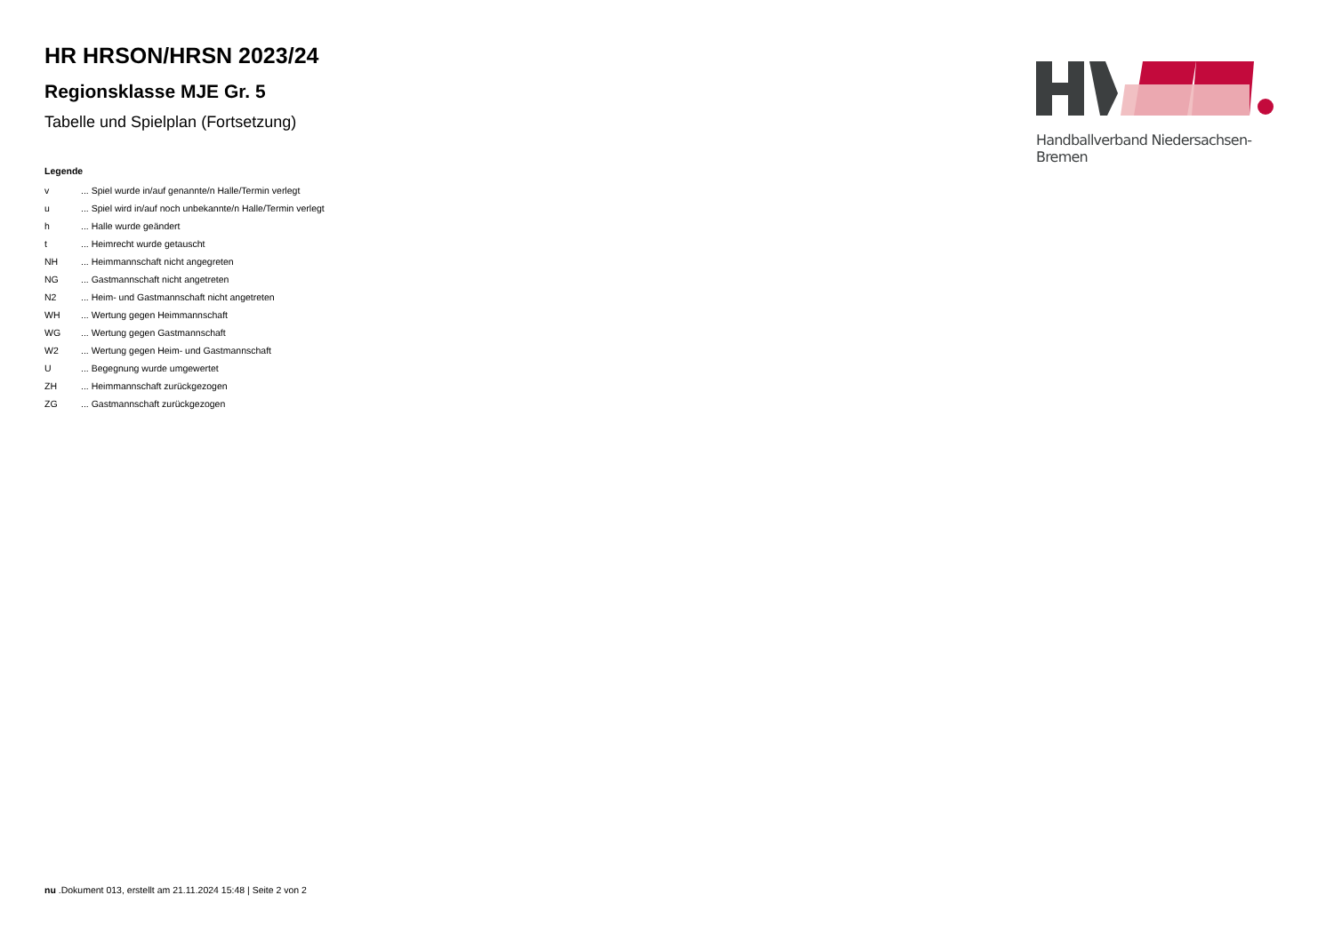Handballverband Niedersachsen-Bremen
HR HRSON/HRSN 2023/24
Regionsklasse MJE Gr. 5
Tabelle und Spielplan (Fortsetzung)
Legende
| v | ... Spiel wurde in/auf genannte/n Halle/Termin verlegt |
| u | ... Spiel wird in/auf noch unbekannte/n Halle/Termin verlegt |
| h | ... Halle wurde geändert |
| t | ... Heimrecht wurde getauscht |
| NH | ... Heimmannschaft nicht angegreten |
| NG | ... Gastmannschaft nicht angetreten |
| N2 | ... Heim- und Gastmannschaft nicht angetreten |
| WH | ... Wertung gegen Heimmannschaft |
| WG | ... Wertung gegen Gastmannschaft |
| W2 | ... Wertung gegen Heim- und Gastmannschaft |
| U | ... Begegnung wurde umgewertet |
| ZH | ... Heimmannschaft zurückgezogen |
| ZG | ... Gastmannschaft zurückgezogen |
nu .Dokument 013, erstellt am 21.11.2024 15:48 | Seite 2 von 2